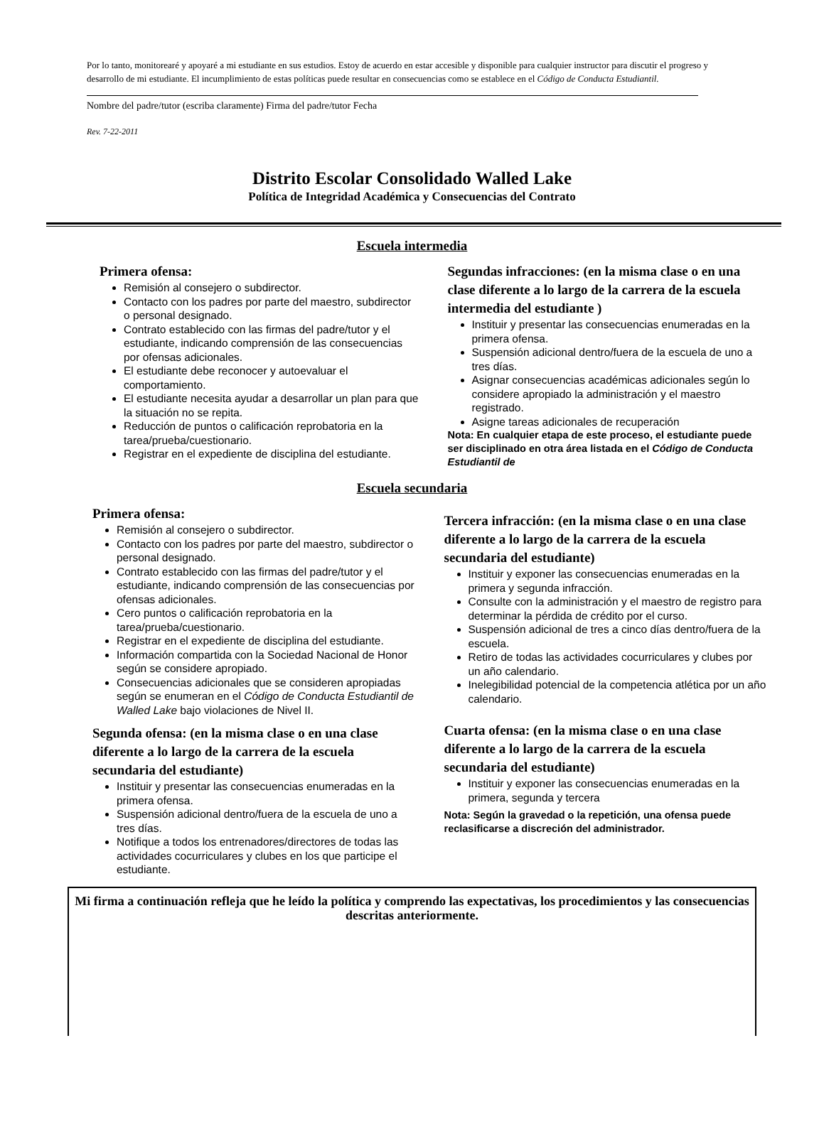Por lo tanto, monitorearé y apoyaré a mi estudiante en sus estudios. Estoy de acuerdo en estar accesible y disponible para cualquier instructor para discutir el progreso y desarrollo de mi estudiante. El incumplimiento de estas políticas puede resultar en consecuencias como se establece en el Código de Conducta Estudiantil.
Nombre del padre/tutor (escriba claramente) Firma del padre/tutor Fecha
Rev. 7-22-2011
Distrito Escolar Consolidado Walled Lake
Política de Integridad Académica y Consecuencias del Contrato
Escuela intermedia
Primera ofensa:
Remisión al consejero o subdirector.
Contacto con los padres por parte del maestro, subdirector o personal designado.
Contrato establecido con las firmas del padre/tutor y el estudiante, indicando comprensión de las consecuencias por ofensas adicionales.
El estudiante debe reconocer y autoevaluar el comportamiento.
El estudiante necesita ayudar a desarrollar un plan para que la situación no se repita.
Reducción de puntos o calificación reprobatoria en la tarea/prueba/cuestionario.
Registrar en el expediente de disciplina del estudiante.
Segundas infracciones: (en la misma clase o en una clase diferente a lo largo de la carrera de la escuela intermedia del estudiante )
Instituir y presentar las consecuencias enumeradas en la primera ofensa.
Suspensión adicional dentro/fuera de la escuela de uno a tres días.
Asignar consecuencias académicas adicionales según lo considere apropiado la administración y el maestro registrado.
Asigne tareas adicionales de recuperación
Nota: En cualquier etapa de este proceso, el estudiante puede ser disciplinado en otra área listada en el Código de Conducta Estudiantil de
Escuela secundaria
Primera ofensa:
Remisión al consejero o subdirector.
Contacto con los padres por parte del maestro, subdirector o personal designado.
Contrato establecido con las firmas del padre/tutor y el estudiante, indicando comprensión de las consecuencias por ofensas adicionales.
Cero puntos o calificación reprobatoria en la tarea/prueba/cuestionario.
Registrar en el expediente de disciplina del estudiante.
Información compartida con la Sociedad Nacional de Honor según se considere apropiado.
Consecuencias adicionales que se consideren apropiadas según se enumeran en el Código de Conducta Estudiantil de Walled Lake bajo violaciones de Nivel II.
Segunda ofensa: (en la misma clase o en una clase diferente a lo largo de la carrera de la escuela secundaria del estudiante)
Instituir y presentar las consecuencias enumeradas en la primera ofensa.
Suspensión adicional dentro/fuera de la escuela de uno a tres días.
Notifique a todos los entrenadores/directores de todas las actividades cocurriculares y clubes en los que participe el estudiante.
Tercera infracción: (en la misma clase o en una clase diferente a lo largo de la carrera de la escuela secundaria del estudiante)
Instituir y exponer las consecuencias enumeradas en la primera y segunda infracción.
Consulte con la administración y el maestro de registro para determinar la pérdida de crédito por el curso.
Suspensión adicional de tres a cinco días dentro/fuera de la escuela.
Retiro de todas las actividades cocurriculares y clubes por un año calendario.
Inelegibilidad potencial de la competencia atlética por un año calendario.
Cuarta ofensa: (en la misma clase o en una clase diferente a lo largo de la carrera de la escuela secundaria del estudiante)
Instituir y exponer las consecuencias enumeradas en la primera, segunda y tercera
Nota: Según la gravedad o la repetición, una ofensa puede reclasificarse a discreción del administrador.
Mi firma a continuación refleja que he leído la política y comprendo las expectativas, los procedimientos y las consecuencias descritas anteriormente.